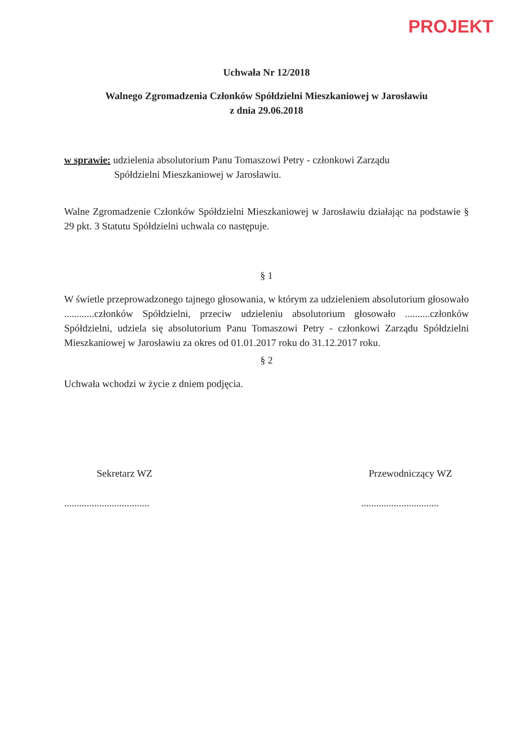PROJEKT
Uchwała Nr 12/2018
Walnego Zgromadzenia Członków Spółdzielni Mieszkaniowej w Jarosławiu
z dnia 29.06.2018
w sprawie: udzielenia absolutorium Panu Tomaszowi Petry - członkowi Zarządu
Spółdzielni Mieszkaniowej w Jarosławiu.
Walne Zgromadzenie Członków Spółdzielni Mieszkaniowej w Jarosławiu działając na podstawie § 29 pkt. 3 Statutu Spółdzielni uchwala co następuje.
§ 1
W świetle przeprowadzonego tajnego głosowania, w którym za udzieleniem absolutorium głosowało ............członków Spółdzielni, przeciw udzieleniu absolutorium głosowało ..........członków Spółdzielni, udziela się absolutorium Panu Tomaszowi Petry - członkowi Zarządu Spółdzielni Mieszkaniowej w Jarosławiu za okres od 01.01.2017 roku do 31.12.2017 roku.
§ 2
Uchwała wchodzi w życie z dniem podjęcia.
Sekretarz WZ
..................................
Przewodniczący WZ
...............................